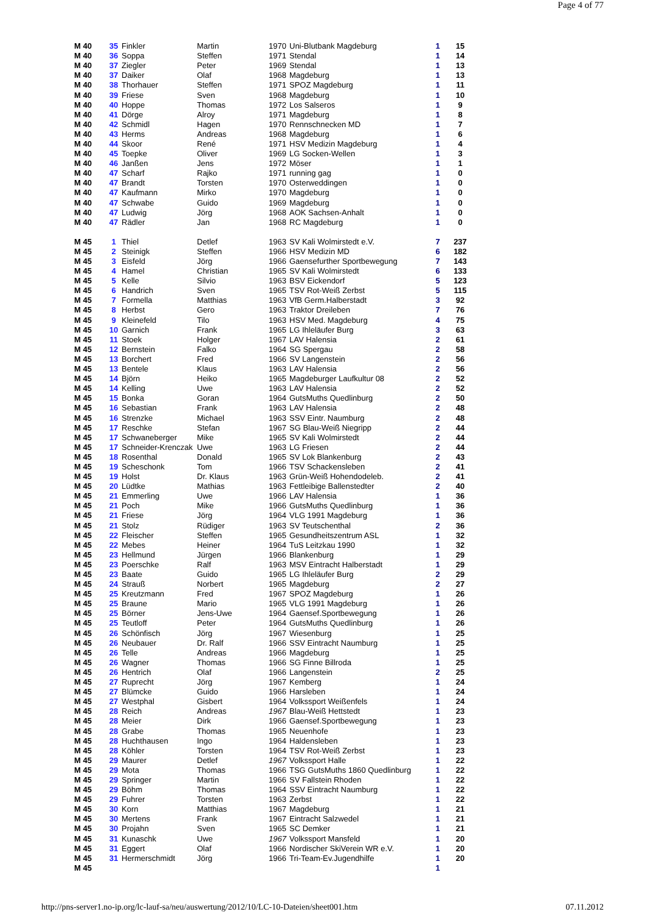Page 4 of 77
| M 40 | 35 | Finkler | Martin | 1970 | Uni-Blutbank Magdeburg | 1 | 15 |
| M 40 | 36 | Soppa | Steffen | 1971 | Stendal | 1 | 14 |
| M 40 | 37 | Ziegler | Peter | 1969 | Stendal | 1 | 13 |
| M 40 | 37 | Daiker | Olaf | 1968 | Magdeburg | 1 | 13 |
| M 40 | 38 | Thorhauer | Steffen | 1971 | SPOZ Magdeburg | 1 | 11 |
| M 40 | 39 | Friese | Sven | 1968 | Magdeburg | 1 | 10 |
| M 40 | 40 | Hoppe | Thomas | 1972 | Los Salseros | 1 | 9 |
| M 40 | 41 | Dörge | Alroy | 1971 | Magdeburg | 1 | 8 |
| M 40 | 42 | Schmidl | Hagen | 1970 | Rennschnecken MD | 1 | 7 |
| M 40 | 43 | Herms | Andreas | 1968 | Magdeburg | 1 | 6 |
| M 40 | 44 | Skoor | René | 1971 | HSV Medizin Magdeburg | 1 | 4 |
| M 40 | 45 | Toepke | Oliver | 1969 | LG Socken-Wellen | 1 | 3 |
| M 40 | 46 | Janßen | Jens | 1972 | Möser | 1 | 1 |
| M 40 | 47 | Scharf | Rajko | 1971 | running gag | 1 | 0 |
| M 40 | 47 | Brandt | Torsten | 1970 | Osterweddingen | 1 | 0 |
| M 40 | 47 | Kaufmann | Mirko | 1970 | Magdeburg | 1 | 0 |
| M 40 | 47 | Schwabe | Guido | 1969 | Magdeburg | 1 | 0 |
| M 40 | 47 | Ludwig | Jörg | 1968 | AOK Sachsen-Anhalt | 1 | 0 |
| M 40 | 47 | Rädler | Jan | 1968 | RC Magdeburg | 1 | 0 |
| M 45 | 1 | Thiel | Detlef | 1963 | SV Kali Wolmirstedt e.V. | 7 | 237 |
| M 45 | 2 | Steinigk | Steffen | 1966 | HSV Medizin MD | 6 | 182 |
| M 45 | 3 | Eisfeld | Jörg | 1966 | Gaensefurther Sportbewegung | 7 | 143 |
| M 45 | 4 | Hamel | Christian | 1965 | SV Kali Wolmirstedt | 6 | 133 |
| M 45 | 5 | Kelle | Silvio | 1963 | BSV Eickendorf | 5 | 123 |
| M 45 | 6 | Handrich | Sven | 1965 | TSV Rot-Weiß Zerbst | 5 | 115 |
| M 45 | 7 | Formella | Matthias | 1963 | VfB Germ.Halberstadt | 3 | 92 |
| M 45 | 8 | Herbst | Gero | 1963 | Traktor Dreileben | 7 | 76 |
| M 45 | 9 | Kleinefeld | Tilo | 1963 | HSV Med. Magdeburg | 4 | 75 |
| M 45 | 10 | Garnich | Frank | 1965 | LG Ihleläufer Burg | 3 | 63 |
| M 45 | 11 | Stoek | Holger | 1967 | LAV Halensia | 2 | 61 |
| M 45 | 12 | Bernstein | Falko | 1964 | SG Spergau | 2 | 58 |
| M 45 | 13 | Borchert | Fred | 1966 | SV Langenstein | 2 | 56 |
| M 45 | 13 | Bentele | Klaus | 1963 | LAV Halensia | 2 | 56 |
| M 45 | 14 | Björn | Heiko | 1965 | Magdeburger Laufkultur 08 | 2 | 52 |
| M 45 | 14 | Kelling | Uwe | 1963 | LAV Halensia | 2 | 52 |
| M 45 | 15 | Bonka | Goran | 1964 | GutsMuths Quedlinburg | 2 | 50 |
| M 45 | 16 | Sebastian | Frank | 1963 | LAV Halensia | 2 | 48 |
| M 45 | 16 | Strenzke | Michael | 1963 | SSV Eintr. Naumburg | 2 | 48 |
| M 45 | 17 | Reschke | Stefan | 1967 | SG Blau-Weiß Niegripp | 2 | 44 |
| M 45 | 17 | Schwaneberger | Mike | 1965 | SV Kali Wolmirstedt | 2 | 44 |
| M 45 | 17 | Schneider-Krenczak | Uwe | 1963 | LG Friesen | 2 | 44 |
| M 45 | 18 | Rosenthal | Donald | 1965 | SV Lok Blankenburg | 2 | 43 |
| M 45 | 19 | Scheschonk | Tom | 1966 | TSV Schackensleben | 2 | 41 |
| M 45 | 19 | Holst | Dr. Klaus | 1963 | Grün-Weiß Hohendodeleb. | 2 | 41 |
| M 45 | 20 | Lüdtke | Mathias | 1963 | Fettleibige Ballenstedter | 2 | 40 |
| M 45 | 21 | Emmerling | Uwe | 1966 | LAV Halensia | 1 | 36 |
| M 45 | 21 | Poch | Mike | 1966 | GutsMuths Quedlinburg | 1 | 36 |
| M 45 | 21 | Friese | Jörg | 1964 | VLG 1991 Magdeburg | 1 | 36 |
| M 45 | 21 | Stolz | Rüdiger | 1963 | SV Teutschenthal | 2 | 36 |
| M 45 | 22 | Fleischer | Steffen | 1965 | Gesundheitszentrum ASL | 1 | 32 |
| M 45 | 22 | Mebes | Heiner | 1964 | TuS Leitzkau 1990 | 1 | 32 |
| M 45 | 23 | Hellmund | Jürgen | 1966 | Blankenburg | 1 | 29 |
| M 45 | 23 | Poerschke | Ralf | 1963 | MSV Eintracht Halberstadt | 1 | 29 |
| M 45 | 23 | Baate | Guido | 1965 | LG Ihleläufer Burg | 2 | 29 |
| M 45 | 24 | Strauß | Norbert | 1965 | Magdeburg | 2 | 27 |
| M 45 | 25 | Kreutzmann | Fred | 1967 | SPOZ Magdeburg | 1 | 26 |
| M 45 | 25 | Braune | Mario | 1965 | VLG 1991 Magdeburg | 1 | 26 |
| M 45 | 25 | Börner | Jens-Uwe | 1964 | Gaensef.Sportbewegung | 1 | 26 |
| M 45 | 25 | Teutloff | Peter | 1964 | GutsMuths Quedlinburg | 1 | 26 |
| M 45 | 26 | Schönfisch | Jörg | 1967 | Wiesenburg | 1 | 25 |
| M 45 | 26 | Neubauer | Dr. Ralf | 1966 | SSV Eintracht Naumburg | 1 | 25 |
| M 45 | 26 | Telle | Andreas | 1966 | Magdeburg | 1 | 25 |
| M 45 | 26 | Wagner | Thomas | 1966 | SG Finne Billroda | 1 | 25 |
| M 45 | 26 | Hentrich | Olaf | 1966 | Langenstein | 2 | 25 |
| M 45 | 27 | Ruprecht | Jörg | 1967 | Kemberg | 1 | 24 |
| M 45 | 27 | Blümcke | Guido | 1966 | Harsleben | 1 | 24 |
| M 45 | 27 | Westphal | Gisbert | 1964 | Volkssport Weißenfels | 1 | 24 |
| M 45 | 28 | Reich | Andreas | 1967 | Blau-Weiß Hettstedt | 1 | 23 |
| M 45 | 28 | Meier | Dirk | 1966 | Gaensef.Sportbewegung | 1 | 23 |
| M 45 | 28 | Grabe | Thomas | 1965 | Neuenhofe | 1 | 23 |
| M 45 | 28 | Huchthausen | Ingo | 1964 | Haldensleben | 1 | 23 |
| M 45 | 28 | Köhler | Torsten | 1964 | TSV Rot-Weiß Zerbst | 1 | 23 |
| M 45 | 29 | Maurer | Detlef | 1967 | Volkssport Halle | 1 | 22 |
| M 45 | 29 | Mota | Thomas | 1966 | TSG GutsMuths 1860 Quedlinburg | 1 | 22 |
| M 45 | 29 | Springer | Martin | 1966 | SV Fallstein Rhoden | 1 | 22 |
| M 45 | 29 | Böhm | Thomas | 1964 | SSV Eintracht Naumburg | 1 | 22 |
| M 45 | 29 | Fuhrer | Torsten | 1963 | Zerbst | 1 | 22 |
| M 45 | 30 | Korn | Matthias | 1967 | Magdeburg | 1 | 21 |
| M 45 | 30 | Mertens | Frank | 1967 | Eintracht Salzwedel | 1 | 21 |
| M 45 | 30 | Projahn | Sven | 1965 | SC Demker | 1 | 21 |
| M 45 | 31 | Kunaschk | Uwe | 1967 | Volkssport Mansfeld | 1 | 20 |
| M 45 | 31 | Eggert | Olaf | 1966 | Nordischer SkiVerein WR e.V. | 1 | 20 |
| M 45 | 31 | Hermerschmidt | Jörg | 1966 | Tri-Team-Ev.Jugendhilfe | 1 | 20 |
| M 45 | | | | | | 1 | |
http://pns-server1.no-ip.org/lc-lauf-sa/neu/auswertung/2012/10/LC-10-Dateien/sheet001.htm 07.11.2012